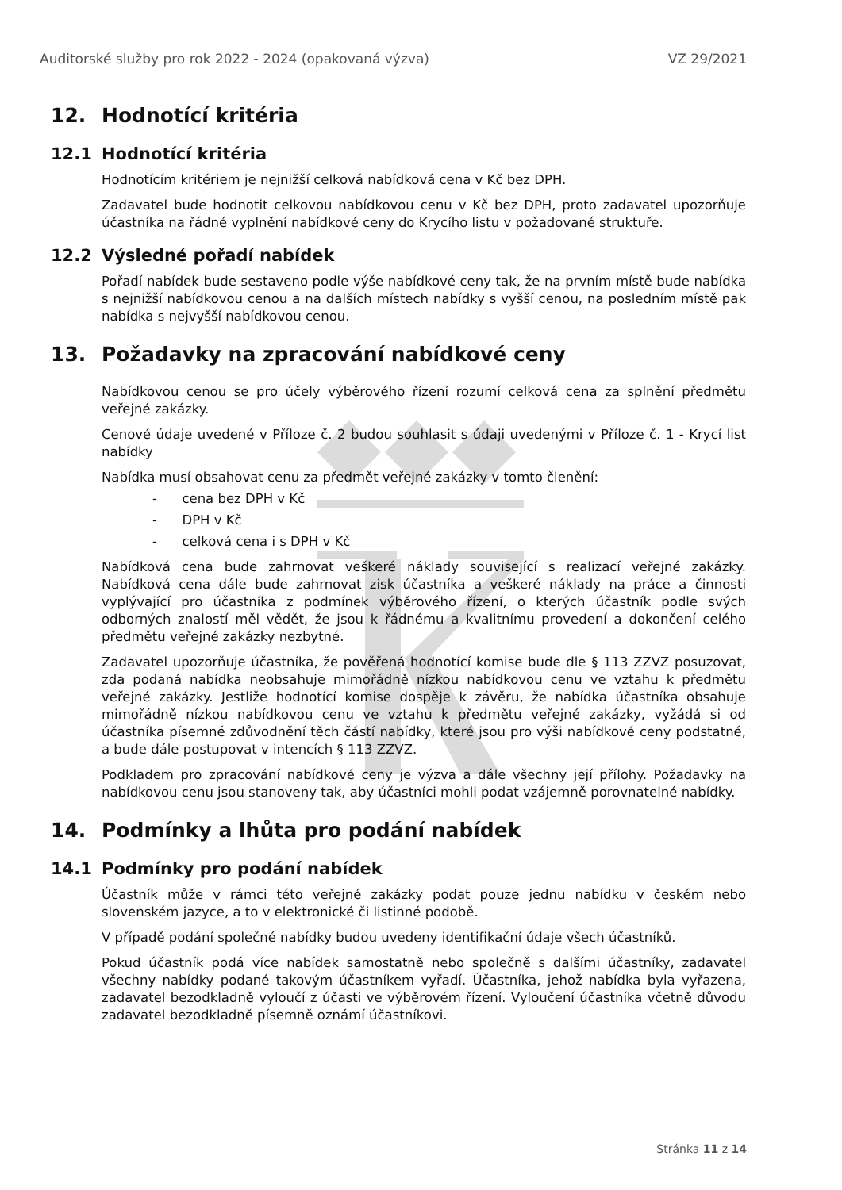Auditorské služby pro rok 2022 - 2024 (opakovaná výzva) VZ 29/2021
12. Hodnotící kritéria
12.1 Hodnotící kritéria
Hodnotícím kritériem je nejnižší celková nabídková cena v Kč bez DPH.
Zadavatel bude hodnotit celkovou nabídkovou cenu v Kč bez DPH, proto zadavatel upozorňuje účastníka na řádné vyplnění nabídkové ceny do Krycího listu v požadované struktuře.
12.2 Výsledné pořadí nabídek
Pořadí nabídek bude sestaveno podle výše nabídkové ceny tak, že na prvním místě bude nabídka s nejnižší nabídkovou cenou a na dalších místech nabídky s vyšší cenou, na posledním místě pak nabídka s nejvyšší nabídkovou cenou.
13. Požadavky na zpracování nabídkové ceny
Nabídkovou cenou se pro účely výběrového řízení rozumí celková cena za splnění předmětu veřejné zakázky.
Cenové údaje uvedené v Příloze č. 2 budou souhlasit s údaji uvedenými v Příloze č. 1 - Krycí list nabídky
Nabídka musí obsahovat cenu za předmět veřejné zakázky v tomto členění:
- cena bez DPH v Kč
- DPH v Kč
- celková cena i s DPH v Kč
Nabídková cena bude zahrnovat veškeré náklady související s realizací veřejné zakázky. Nabídková cena dále bude zahrnovat zisk účastníka a veškeré náklady na práce a činnosti vyplývající pro účastníka z podmínek výběrového řízení, o kterých účastník podle svých odborných znalostí měl vědět, že jsou k řádnému a kvalitnímu provedení a dokončení celého předmětu veřejné zakázky nezbytné.
Zadavatel upozorňuje účastníka, že pověřená hodnotící komise bude dle § 113 ZZVZ posuzovat, zda podaná nabídka neobsahuje mimořádně nízkou nabídkovou cenu ve vztahu k předmětu veřejné zakázky. Jestliže hodnotící komise dospěje k závěru, že nabídka účastníka obsahuje mimořádně nízkou nabídkovou cenu ve vztahu k předmětu veřejné zakázky, vyžádá si od účastníka písemné zdůvodnění těch částí nabídky, které jsou pro výši nabídkové ceny podstatné, a bude dále postupovat v intencích § 113 ZZVZ.
Podkladem pro zpracování nabídkové ceny je výzva a dále všechny její přílohy. Požadavky na nabídkovou cenu jsou stanoveny tak, aby účastníci mohli podat vzájemně porovnatelné nabídky.
14. Podmínky a lhůta pro podání nabídek
14.1 Podmínky pro podání nabídek
Účastník může v rámci této veřejné zakázky podat pouze jednu nabídku v českém nebo slovenském jazyce, a to v elektronické či listinné podobě.
V případě podání společné nabídky budou uvedeny identifikační údaje všech účastníků.
Pokud účastník podá více nabídek samostatně nebo společně s dalšími účastníky, zadavatel všechny nabídky podané takovým účastníkem vyřadí. Účastníka, jehož nabídka byla vyřazena, zadavatel bezodkladně vyloučí z účasti ve výběrovém řízení. Vyloučení účastníka včetně důvodu zadavatel bezodkladně písemně oznámí účastníkovi.
Stránka 11 z 14